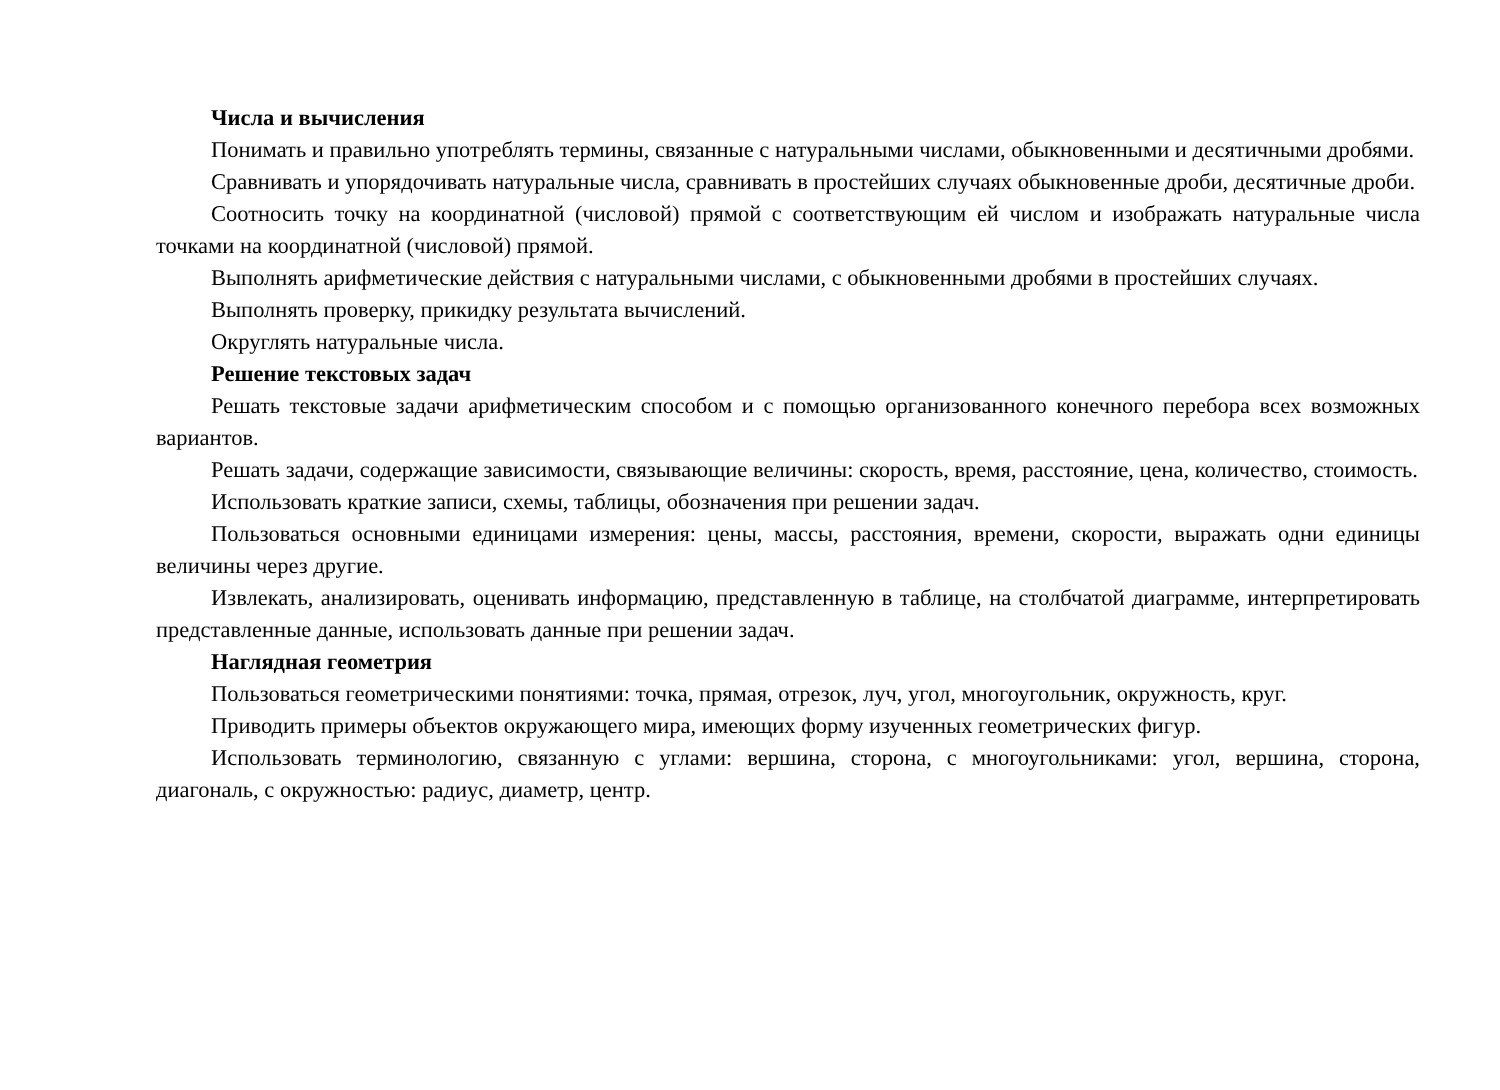Числа и вычисления
Понимать и правильно употреблять термины, связанные с натуральными числами, обыкновенными и десятичными дробями.
Сравнивать и упорядочивать натуральные числа, сравнивать в простейших случаях обыкновенные дроби, десятичные дроби.
Соотносить точку на координатной (числовой) прямой с соответствующим ей числом и изображать натуральные числа точками на координатной (числовой) прямой.
Выполнять арифметические действия с натуральными числами, с обыкновенными дробями в простейших случаях.
Выполнять проверку, прикидку результата вычислений.
Округлять натуральные числа.
Решение текстовых задач
Решать текстовые задачи арифметическим способом и с помощью организованного конечного перебора всех возможных вариантов.
Решать задачи, содержащие зависимости, связывающие величины: скорость, время, расстояние, цена, количество, стоимость.
Использовать краткие записи, схемы, таблицы, обозначения при решении задач.
Пользоваться основными единицами измерения: цены, массы, расстояния, времени, скорости, выражать одни единицы величины через другие.
Извлекать, анализировать, оценивать информацию, представленную в таблице, на столбчатой диаграмме, интерпретировать представленные данные, использовать данные при решении задач.
Наглядная геометрия
Пользоваться геометрическими понятиями: точка, прямая, отрезок, луч, угол, многоугольник, окружность, круг.
Приводить примеры объектов окружающего мира, имеющих форму изученных геометрических фигур.
Использовать терминологию, связанную с углами: вершина, сторона, с многоугольниками: угол, вершина, сторона, диагональ, с окружностью: радиус, диаметр, центр.